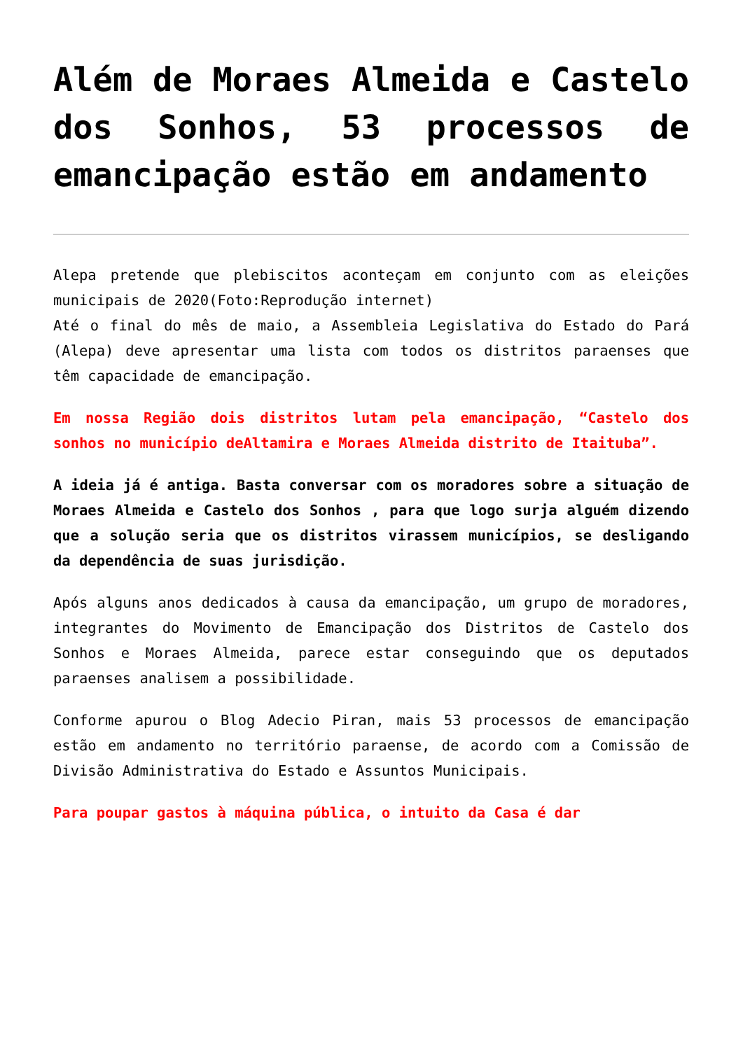Além de Moraes Almeida e Castelo dos Sonhos, 53 processos de emancipação estão em andamento
Alepa pretende que plebiscitos aconteçam em conjunto com as eleições municipais de 2020(Foto:Reprodução internet)
Até o final do mês de maio, a Assembleia Legislativa do Estado do Pará (Alepa) deve apresentar uma lista com todos os distritos paraenses que têm capacidade de emancipação.
Em nossa Região dois distritos lutam pela emancipação, “Castelo dos sonhos no município deAltamira e Moraes Almeida distrito de Itaituba”.
A ideia já é antiga. Basta conversar com os moradores sobre a situação de Moraes Almeida e Castelo dos Sonhos , para que logo surja alguém dizendo que a solução seria que os distritos virassem municípios, se desligando da dependência de suas jurisdição.
Após alguns anos dedicados à causa da emancipação, um grupo de moradores, integrantes do Movimento de Emancipação dos Distritos de Castelo dos Sonhos e Moraes Almeida, parece estar conseguindo que os deputados paraenses analisem a possibilidade.
Conforme apurou o Blog Adecio Piran, mais 53 processos de emancipação estão em andamento no território paraense, de acordo com a Comissão de Divisão Administrativa do Estado e Assuntos Municipais.
Para poupar gastos à máquina pública, o intuito da Casa é dar